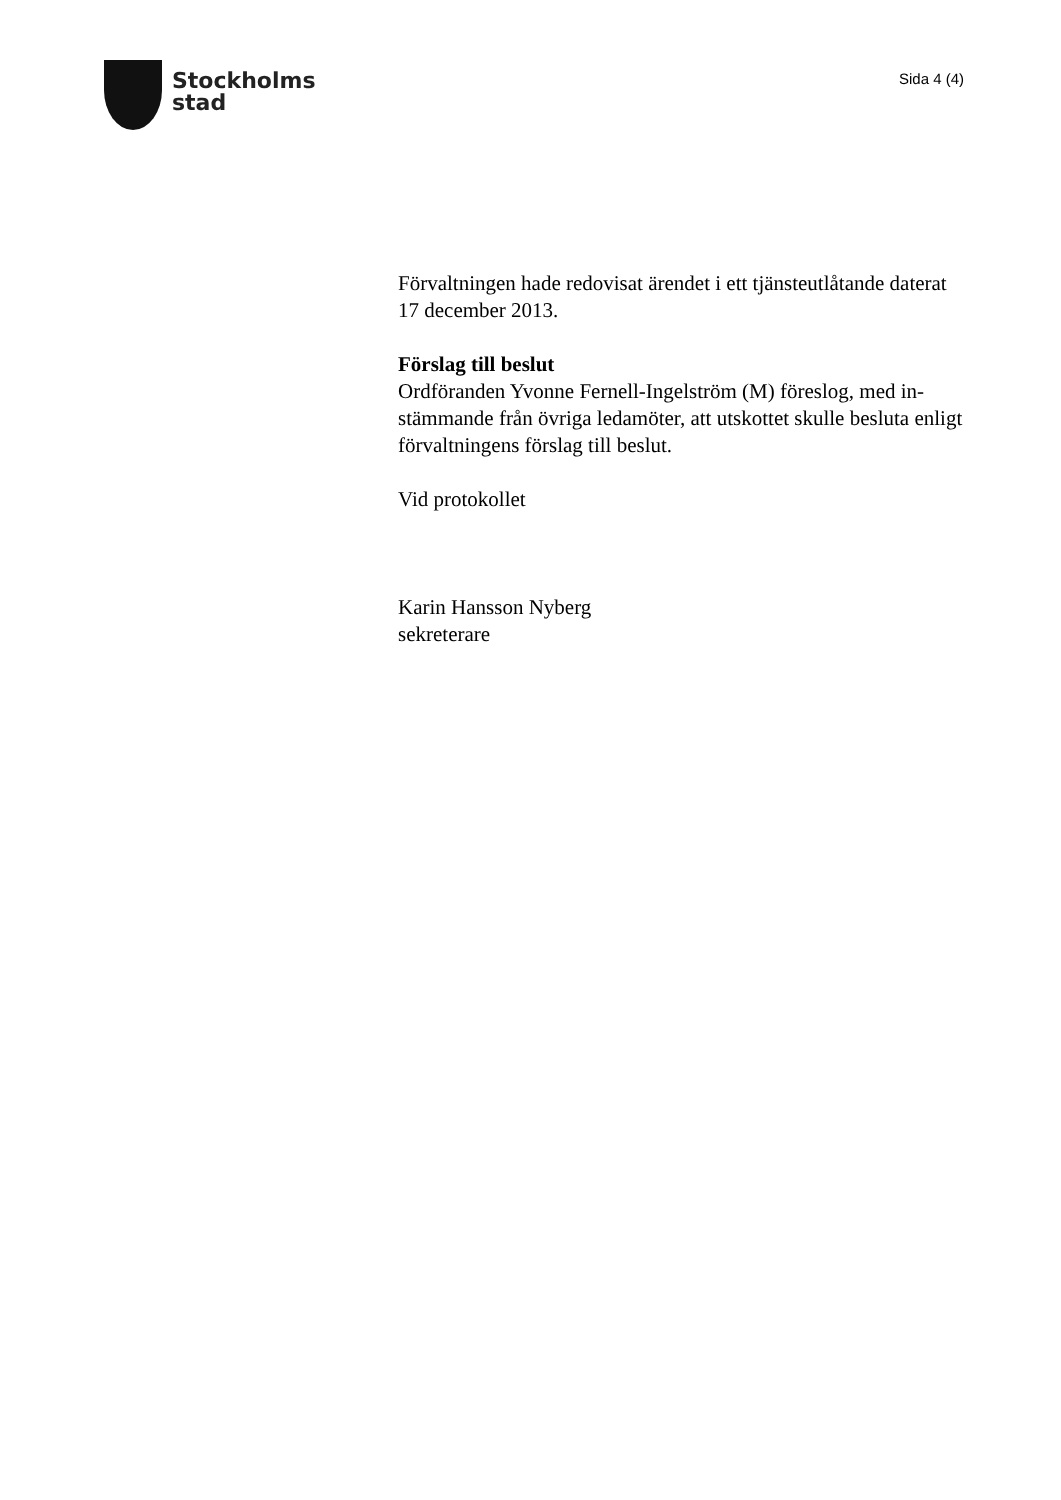Stockholms
stad
Sida 4 (4)
Förvaltningen hade redovisat ärendet i ett tjänsteutlåtande daterat 17 december 2013.
Förslag till beslut
Ordföranden Yvonne Fernell-Ingelström (M) föreslog, med in-stämmande från övriga ledamöter, att utskottet skulle besluta enligt förvaltningens förslag till beslut.
Vid protokollet
Karin Hansson Nyberg
sekreterare